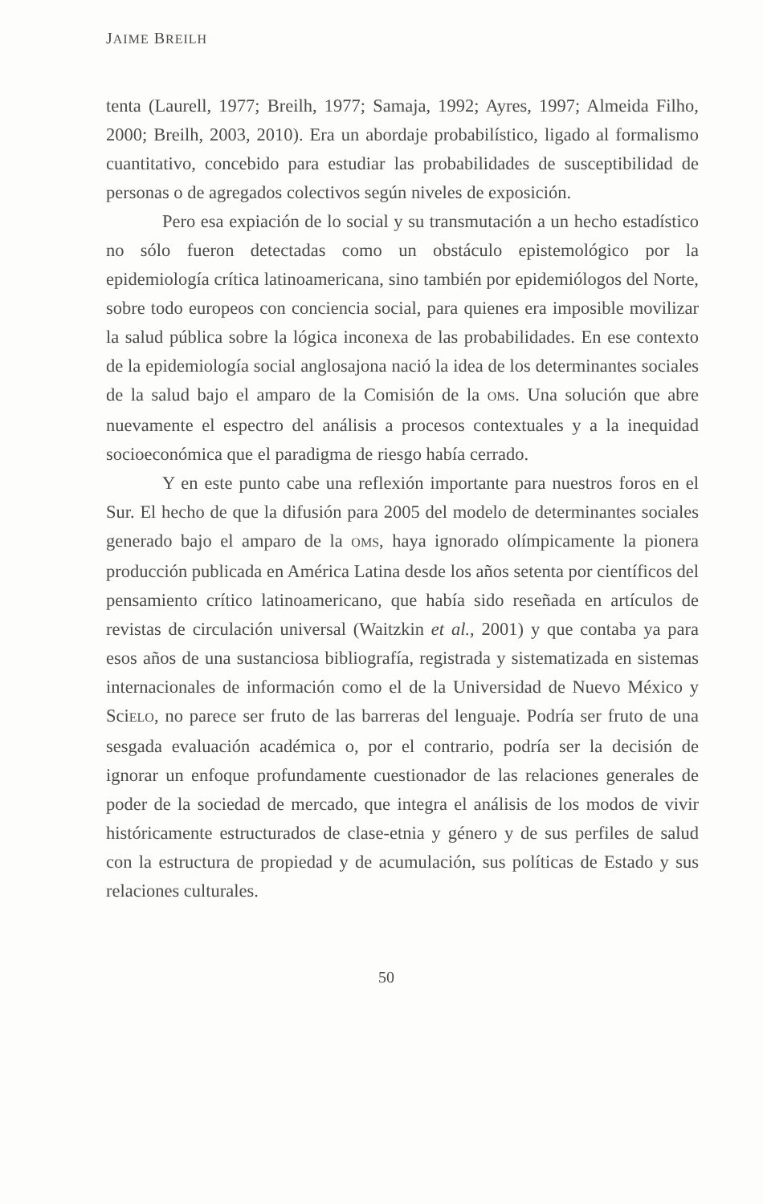JAIME BREILH
tenta (Laurell, 1977; Breilh, 1977; Samaja, 1992; Ayres, 1997; Almeida Filho, 2000; Breilh, 2003, 2010). Era un abordaje probabilístico, ligado al formalismo cuantitativo, concebido para estudiar las probabilidades de susceptibilidad de personas o de agregados colectivos según niveles de exposición.
Pero esa expiación de lo social y su transmutación a un hecho estadístico no sólo fueron detectadas como un obstáculo epistemológico por la epidemiología crítica latinoamericana, sino también por epidemiólogos del Norte, sobre todo europeos con conciencia social, para quienes era imposible movilizar la salud pública sobre la lógica inconexa de las probabilidades. En ese contexto de la epidemiología social anglosajona nació la idea de los determinantes sociales de la salud bajo el amparo de la Comisión de la OMS. Una solución que abre nuevamente el espectro del análisis a procesos contextuales y a la inequidad socioeconómica que el paradigma de riesgo había cerrado.
Y en este punto cabe una reflexión importante para nuestros foros en el Sur. El hecho de que la difusión para 2005 del modelo de determinantes sociales generado bajo el amparo de la OMS, haya ignorado olímpicamente la pionera producción publicada en América Latina desde los años setenta por científicos del pensamiento crítico latinoamericano, que había sido reseñada en artículos de revistas de circulación universal (Waitzkin et al., 2001) y que contaba ya para esos años de una sustanciosa bibliografía, registrada y sistematizada en sistemas internacionales de información como el de la Universidad de Nuevo México y SciELO, no parece ser fruto de las barreras del lenguaje. Podría ser fruto de una sesgada evaluación académica o, por el contrario, podría ser la decisión de ignorar un enfoque profundamente cuestionador de las relaciones generales de poder de la sociedad de mercado, que integra el análisis de los modos de vivir históricamente estructurados de clase-etnia y género y de sus perfiles de salud con la estructura de propiedad y de acumulación, sus políticas de Estado y sus relaciones culturales.
50